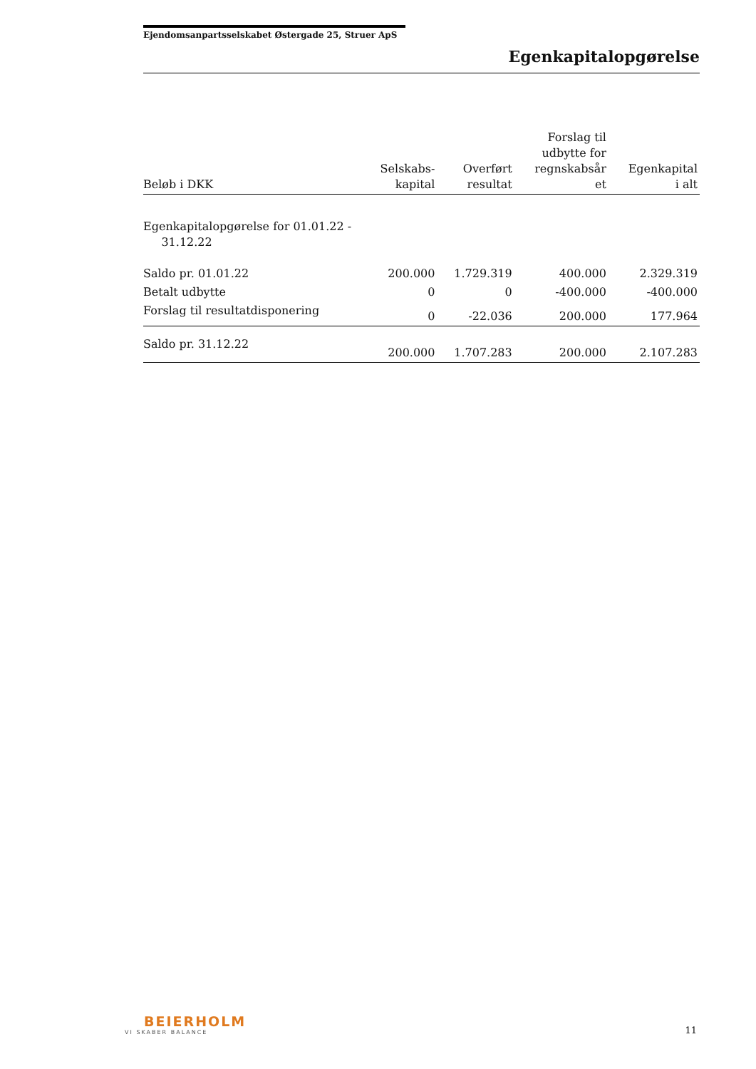Ejendomsanpartsselskabet Østergade 25, Struer ApS
Egenkapitalopgørelse
| Beløb i DKK | Selskabs- kapital | Overført resultat | Forslag til udbytte for regnskabsår et | Egenkapital i alt |
| --- | --- | --- | --- | --- |
| Egenkapitalopgørelse for 01.01.22 - 31.12.22 | | | | |
| Saldo pr. 01.01.22 | 200.000 | 1.729.319 | 400.000 | 2.329.319 |
| Betalt udbytte | 0 | 0 | -400.000 | -400.000 |
| Forslag til resultatdisponering | 0 | -22.036 | 200.000 | 177.964 |
| Saldo pr. 31.12.22 | 200.000 | 1.707.283 | 200.000 | 2.107.283 |
BEIERHOLM
VI SKABER BALANCE
11